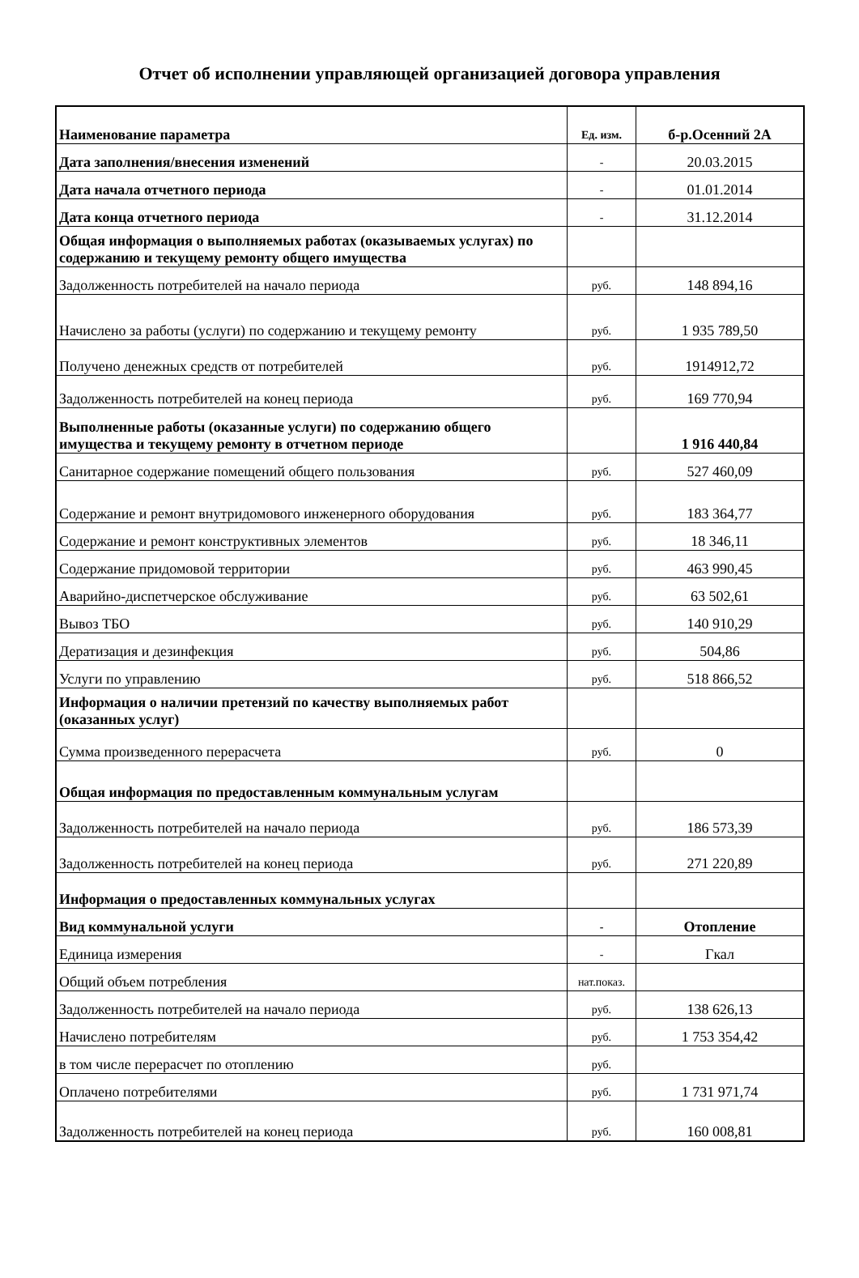Отчет об исполнении управляющей организацией договора управления
| Наименование параметра | Ед. изм. | б-р.Осенний 2А |
| --- | --- | --- |
| Дата заполнения/внесения изменений | - | 20.03.2015 |
| Дата начала отчетного периода | - | 01.01.2014 |
| Дата конца отчетного периода | - | 31.12.2014 |
| Общая информация о выполняемых работах (оказываемых услугах) по содержанию и текущему ремонту общего имущества | | |
| Задолженность потребителей на начало периода | руб. | 148 894,16 |
| Начислено за работы (услуги) по содержанию и текущему ремонту | руб. | 1 935 789,50 |
| Получено денежных средств от потребителей | руб. | 1914912,72 |
| Задолженность потребителей на конец периода | руб. | 169 770,94 |
| Выполненные работы (оказанные услуги) по содержанию общего имущества и текущему ремонту в отчетном периоде | | 1 916 440,84 |
| Санитарное содержание помещений общего пользования | руб. | 527 460,09 |
| Содержание и ремонт внутридомового инженерного оборудования | руб. | 183 364,77 |
| Содержание и ремонт конструктивных элементов | руб. | 18 346,11 |
| Содержание придомовой территории | руб. | 463 990,45 |
| Аварийно-диспетчерское обслуживание | руб. | 63 502,61 |
| Вывоз ТБО | руб. | 140 910,29 |
| Дератизация и дезинфекция | руб. | 504,86 |
| Услуги по управлению | руб. | 518 866,52 |
| Информация о наличии претензий по качеству выполняемых работ (оказанных услуг) | | |
| Сумма произведенного перерасчета | руб. | 0 |
| Общая информация по предоставленным коммунальным услугам | | |
| Задолженность потребителей на начало периода | руб. | 186 573,39 |
| Задолженность потребителей на конец периода | руб. | 271 220,89 |
| Информация о предоставленных коммунальных услугах | | |
| Вид коммунальной услуги | - | Отопление |
| Единица измерения | - | Гкал |
| Общий объем потребления | нат.показ. | |
| Задолженность потребителей на начало периода | руб. | 138 626,13 |
| Начислено потребителям | руб. | 1 753 354,42 |
| в том числе перерасчет по отоплению | руб. | |
| Оплачено потребителями | руб. | 1 731 971,74 |
| Задолженность потребителей на конец периода | руб. | 160 008,81 |